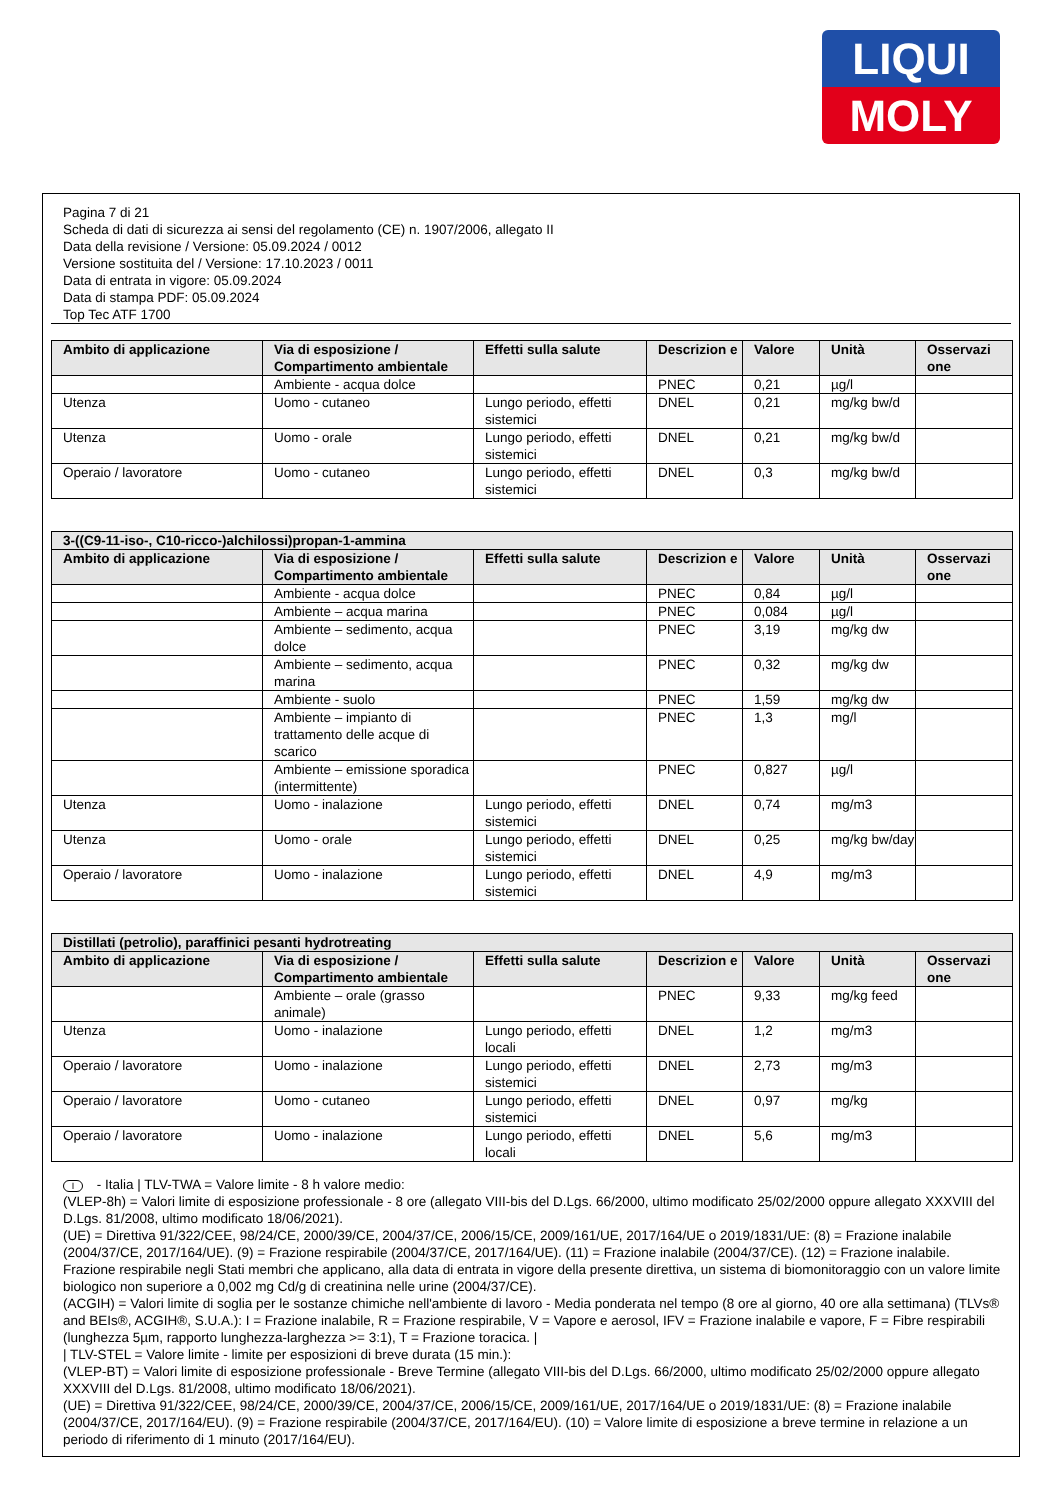LIQUI
MOLY
Pagina 7 di 21
Scheda di dati di sicurezza ai sensi del regolamento (CE) n. 1907/2006, allegato II
Data della revisione / Versione: 05.09.2024 / 0012
Versione sostituita del / Versione: 17.10.2023 / 0011
Data di entrata in vigore: 05.09.2024
Data di stampa PDF: 05.09.2024
Top Tec ATF 1700
| Ambito di applicazione | Via di esposizione / Compartimento ambientale | Effetti sulla salute | Descrizion e | Valore | Unità | Osservazi one |
| --- | --- | --- | --- | --- | --- | --- |
| | Ambiente - acqua dolce | | PNEC | 0,21 | µg/l | |
| Utenza | Uomo - cutaneo | Lungo periodo, effetti sistemici | DNEL | 0,21 | mg/kg bw/d | |
| Utenza | Uomo - orale | Lungo periodo, effetti sistemici | DNEL | 0,21 | mg/kg bw/d | |
| Operaio / lavoratore | Uomo - cutaneo | Lungo periodo, effetti sistemici | DNEL | 0,3 | mg/kg bw/d | |
| 3-((C9-11-iso-, C10-ricco-)alchilossi)propan-1-ammina | | | | | | |
| --- | --- | --- | --- | --- | --- | --- |
| Ambito di applicazione | Via di esposizione / Compartimento ambientale | Effetti sulla salute | Descrizion e | Valore | Unità | Osservazi one |
| | Ambiente - acqua dolce | | PNEC | 0,84 | µg/l | |
| | Ambiente – acqua marina | | PNEC | 0,084 | µg/l | |
| | Ambiente – sedimento, acqua dolce | | PNEC | 3,19 | mg/kg dw | |
| | Ambiente – sedimento, acqua marina | | PNEC | 0,32 | mg/kg dw | |
| | Ambiente - suolo | | PNEC | 1,59 | mg/kg dw | |
| | Ambiente – impianto di trattamento delle acque di scarico | | PNEC | 1,3 | mg/l | |
| | Ambiente – emissione sporadica (intermittente) | | PNEC | 0,827 | µg/l | |
| Utenza | Uomo - inalazione | Lungo periodo, effetti sistemici | DNEL | 0,74 | mg/m3 | |
| Utenza | Uomo - orale | Lungo periodo, effetti sistemici | DNEL | 0,25 | mg/kg bw/day | |
| Operaio / lavoratore | Uomo - inalazione | Lungo periodo, effetti sistemici | DNEL | 4,9 | mg/m3 | |
| Distillati (petrolio), paraffinici pesanti hydrotreating | | | | | | |
| --- | --- | --- | --- | --- | --- | --- |
| Ambito di applicazione | Via di esposizione / Compartimento ambientale | Effetti sulla salute | Descrizion e | Valore | Unità | Osservazi one |
| | Ambiente – orale (grasso animale) | | PNEC | 9,33 | mg/kg feed | |
| Utenza | Uomo - inalazione | Lungo periodo, effetti locali | DNEL | 1,2 | mg/m3 | |
| Operaio / lavoratore | Uomo - inalazione | Lungo periodo, effetti sistemici | DNEL | 2,73 | mg/m3 | |
| Operaio / lavoratore | Uomo - cutaneo | Lungo periodo, effetti sistemici | DNEL | 0,97 | mg/kg | |
| Operaio / lavoratore | Uomo - inalazione | Lungo periodo, effetti locali | DNEL | 5,6 | mg/m3 | |
I - Italia | TLV-TWA = Valore limite - 8 h valore medio:
(VLEP-8h) = Valori limite di esposizione professionale - 8 ore (allegato VIII-bis del D.Lgs. 66/2000, ultimo modificato 25/02/2000 oppure allegato XXXVIII del D.Lgs. 81/2008, ultimo modificato 18/06/2021).
(UE) = Direttiva 91/322/CEE, 98/24/CE, 2000/39/CE, 2004/37/CE, 2006/15/CE, 2009/161/UE, 2017/164/UE o 2019/1831/UE: (8) = Frazione inalabile (2004/37/CE, 2017/164/UE). (9) = Frazione respirabile (2004/37/CE, 2017/164/UE). (11) = Frazione inalabile (2004/37/CE). (12) = Frazione inalabile. Frazione respirabile negli Stati membri che applicano, alla data di entrata in vigore della presente direttiva, un sistema di biomonitoraggio con un valore limite biologico non superiore a 0,002 mg Cd/g di creatinina nelle urine (2004/37/CE).
(ACGIH) = Valori limite di soglia per le sostanze chimiche nell'ambiente di lavoro - Media ponderata nel tempo (8 ore al giorno, 40 ore alla settimana) (TLVs® and BEIs®, ACGIH®, S.U.A.): I = Frazione inalabile, R = Frazione respirabile, V = Vapore e aerosol, IFV = Frazione inalabile e vapore, F = Fibre respirabili (lunghezza 5µm, rapporto lunghezza-larghezza >= 3:1), T = Frazione toracica. |
| TLV-STEL = Valore limite - limite per esposizioni di breve durata (15 min.):
(VLEP-BT) = Valori limite di esposizione professionale - Breve Termine (allegato VIII-bis del D.Lgs. 66/2000, ultimo modificato 25/02/2000 oppure allegato XXXVIII del D.Lgs. 81/2008, ultimo modificato 18/06/2021).
(UE) = Direttiva 91/322/CEE, 98/24/CE, 2000/39/CE, 2004/37/CE, 2006/15/CE, 2009/161/UE, 2017/164/UE o 2019/1831/UE: (8) = Frazione inalabile (2004/37/CE, 2017/164/EU). (9) = Frazione respirabile (2004/37/CE, 2017/164/EU). (10) = Valore limite di esposizione a breve termine in relazione a un periodo di riferimento di 1 minuto (2017/164/EU).